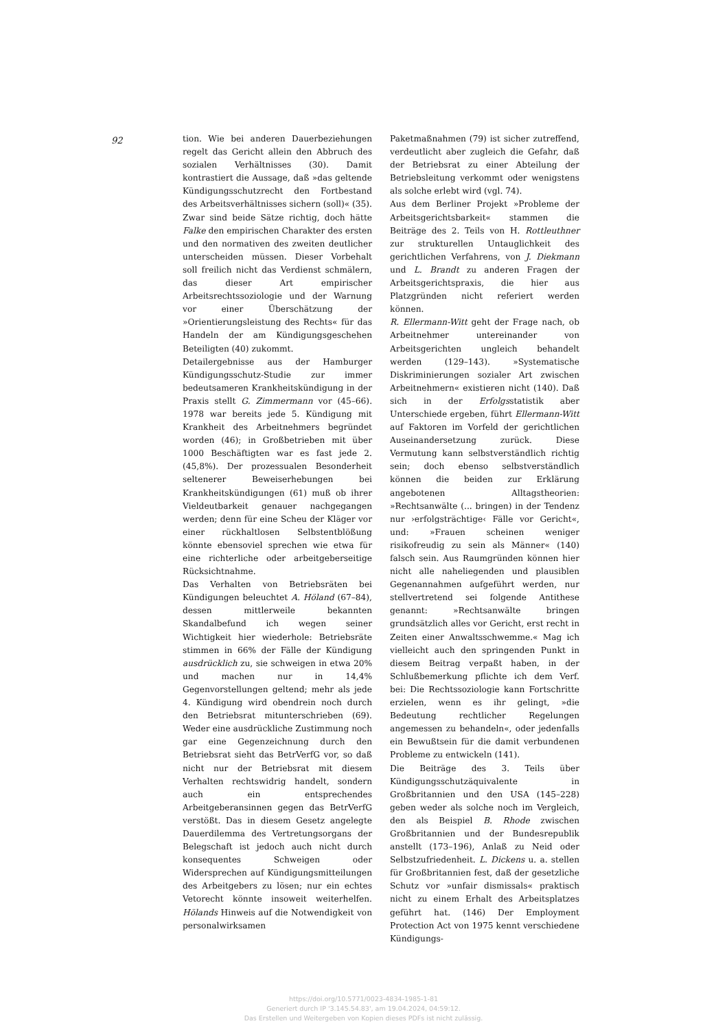92
tion. Wie bei anderen Dauerbeziehungen regelt das Gericht allein den Abbruch des sozialen Verhältnisses (30). Damit kontrastiert die Aussage, daß »das geltende Kündigungsschutzrecht den Fortbestand des Arbeitsverhältnisses sichern (soll)« (35). Zwar sind beide Sätze richtig, doch hätte Falke den empirischen Charakter des ersten und den normativen des zweiten deutlicher unterscheiden müssen. Dieser Vorbehalt soll freilich nicht das Verdienst schmälern, das dieser Art empirischer Arbeitsrechtssoziologie und der Warnung vor einer Überschätzung der »Orientierungsleistung des Rechts« für das Handeln der am Kündigungsgeschehen Beteiligten (40) zukommt.
Detailergebnisse aus der Hamburger Kündigungsschutz-Studie zur immer bedeutsameren Krankheitskündigung in der Praxis stellt G. Zimmermann vor (45–66). 1978 war bereits jede 5. Kündigung mit Krankheit des Arbeitnehmers begründet worden (46); in Großbetrieben mit über 1000 Beschäftigten war es fast jede 2. (45,8%). Der prozessualen Besonderheit seltenerer Beweiserhebungen bei Krankheitskündigungen (61) muß ob ihrer Vieldeutbarkeit genauer nachgegangen werden; denn für eine Scheu der Kläger vor einer rückhaltlosen Selbstentblößung könnte ebensoviel sprechen wie etwa für eine richterliche oder arbeitgeberseitige Rücksichtnahme.
Das Verhalten von Betriebsräten bei Kündigungen beleuchtet A. Höland (67–84), dessen mittlerweile bekannten Skandalbefund ich wegen seiner Wichtigkeit hier wiederhole: Betriebsräte stimmen in 66% der Fälle der Kündigung ausdrücklich zu, sie schweigen in etwa 20% und machen nur in 14,4% Gegenvorstellungen geltend; mehr als jede 4. Kündigung wird obendrein noch durch den Betriebsrat mitunterschrieben (69). Weder eine ausdrückliche Zustimmung noch gar eine Gegenzeichnung durch den Betriebsrat sieht das BetrVerfG vor, so daß nicht nur der Betriebsrat mit diesem Verhalten rechtswidrig handelt, sondern auch ein entsprechendes Arbeitgeberansinnen gegen das BetrVerfG verstößt. Das in diesem Gesetz angelegte Dauerdilemma des Vertretungsorgans der Belegschaft ist jedoch auch nicht durch konsequentes Schweigen oder Widersprechen auf Kündigungsmitteilungen des Arbeitgebers zu lösen; nur ein echtes Vetorecht könnte insoweit weiterhelfen. Hölands Hinweis auf die Notwendigkeit von personalwirksamen
Paketmaßnahmen (79) ist sicher zutreffend, verdeutlicht aber zugleich die Gefahr, daß der Betriebsrat zu einer Abteilung der Betriebsleitung verkommt oder wenigstens als solche erlebt wird (vgl. 74).
Aus dem Berliner Projekt »Probleme der Arbeitsgerichtsbarkeit« stammen die Beiträge des 2. Teils von H. Rottleuthner zur strukturellen Untauglichkeit des gerichtlichen Verfahrens, von J. Diekmann und L. Brandt zu anderen Fragen der Arbeitsgerichtspraxis, die hier aus Platzgründen nicht referiert werden können.
R. Ellermann-Witt geht der Frage nach, ob Arbeitnehmer untereinander von Arbeitsgerichten ungleich behandelt werden (129–143). »Systematische Diskriminierungen sozialer Art zwischen Arbeitnehmern« existieren nicht (140). Daß sich in der Erfolgsstatistik aber Unterschiede ergeben, führt Ellermann-Witt auf Faktoren im Vorfeld der gerichtlichen Auseinandersetzung zurück. Diese Vermutung kann selbstverständlich richtig sein; doch ebenso selbstverständlich können die beiden zur Erklärung angebotenen Alltagstheorien: »Rechtsanwälte (... bringen) in der Tendenz nur ›erfolgsträchtige‹ Fälle vor Gericht«, und: »Frauen scheinen weniger risikofreudig zu sein als Männer« (140) falsch sein. Aus Raumgründen können hier nicht alle naheliegenden und plausiblen Gegenannahmen aufgeführt werden, nur stellvertretend sei folgende Antithese genannt: »Rechtsanwälte bringen grundsätzlich alles vor Gericht, erst recht in Zeiten einer Anwaltsschwemme.« Mag ich vielleicht auch den springenden Punkt in diesem Beitrag verpaßt haben, in der Schlußbemerkung pflichte ich dem Verf. bei: Die Rechtssoziologie kann Fortschritte erzielen, wenn es ihr gelingt, »die Bedeutung rechtlicher Regelungen angemessen zu behandeln«, oder jedenfalls ein Bewußtsein für die damit verbundenen Probleme zu entwickeln (141).
Die Beiträge des 3. Teils über Kündigungsschutzäquivalente in Großbritannien und den USA (145–228) geben weder als solche noch im Vergleich, den als Beispiel B. Rhode zwischen Großbritannien und der Bundesrepublik anstellt (173–196), Anlaß zu Neid oder Selbstzufriedenheit. L. Dickens u. a. stellen für Großbritannien fest, daß der gesetzliche Schutz vor »unfair dismissals« praktisch nicht zu einem Erhalt des Arbeitsplatzes geführt hat. (146) Der Employment Protection Act von 1975 kennt verschiedene Kündigungs-
https://doi.org/10.5771/0023-4834-1985-1-81
Generiert durch IP '3.145.54.83', am 19.04.2024, 04:59:12.
Das Erstellen und Weitergeben von Kopien dieses PDFs ist nicht zulässig.